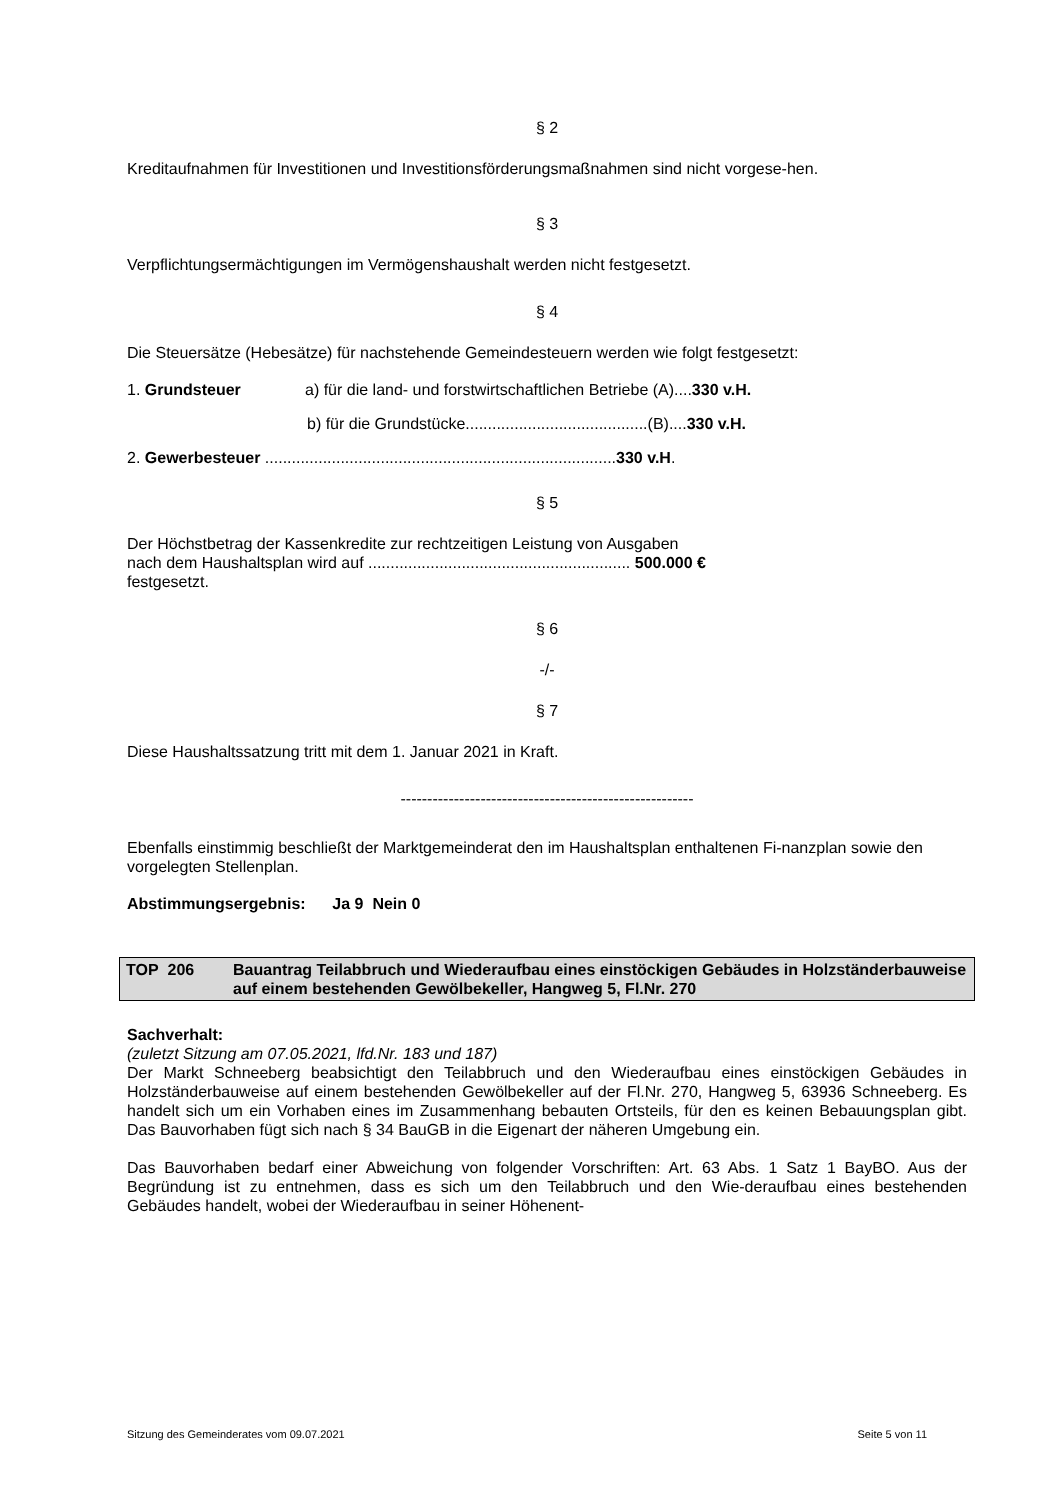§ 2
Kreditaufnahmen für Investitionen und Investitionsförderungsmaßnahmen sind nicht vorgese-hen.
§ 3
Verpflichtungsermächtigungen im Vermögenshaushalt werden nicht festgesetzt.
§ 4
Die Steuersätze (Hebesätze) für nachstehende Gemeindesteuern werden wie folgt festgesetzt:
1. Grundsteuer a) für die land- und forstwirtschaftlichen Betriebe (A)....330 v.H.
b) für die Grundstücke.........................................(B)....330 v.H.
2. Gewerbesteuer ...............................................................................330 v.H.
§ 5
Der Höchstbetrag der Kassenkredite zur rechtzeitigen Leistung von Ausgaben
nach dem Haushaltsplan wird auf ........................................................... 500.000 €
festgesetzt.
§ 6
-/-
§ 7
Diese Haushaltssatzung tritt mit dem 1. Januar 2021 in Kraft.
-------------------------------------------------------
Ebenfalls einstimmig beschließt der Marktgemeinderat den im Haushaltsplan enthaltenen Fi-nanzplan sowie den vorgelegten Stellenplan.
Abstimmungsergebnis: Ja 9 Nein 0
TOP 206 Bauantrag Teilabbruch und Wiederaufbau eines einstöckigen Gebäudes in Holzständerbauweise auf einem bestehenden Gewölbekeller, Hangweg 5, Fl.Nr. 270
Sachverhalt:
(zuletzt Sitzung am 07.05.2021, lfd.Nr. 183 und 187)
Der Markt Schneeberg beabsichtigt den Teilabbruch und den Wiederaufbau eines einstöckigen Gebäudes in Holzständerbauweise auf einem bestehenden Gewölbekeller auf der Fl.Nr. 270, Hangweg 5, 63936 Schneeberg. Es handelt sich um ein Vorhaben eines im Zusammenhang bebauten Ortsteils, für den es keinen Bebauungsplan gibt. Das Bauvorhaben fügt sich nach § 34 BauGB in die Eigenart der näheren Umgebung ein.
Das Bauvorhaben bedarf einer Abweichung von folgender Vorschriften: Art. 63 Abs. 1 Satz 1 BayBO. Aus der Begründung ist zu entnehmen, dass es sich um den Teilabbruch und den Wie-deraufbau eines bestehenden Gebäudes handelt, wobei der Wiederaufbau in seiner Höhenent-
Sitzung des Gemeinderates vom 09.07.2021 Seite 5 von 11